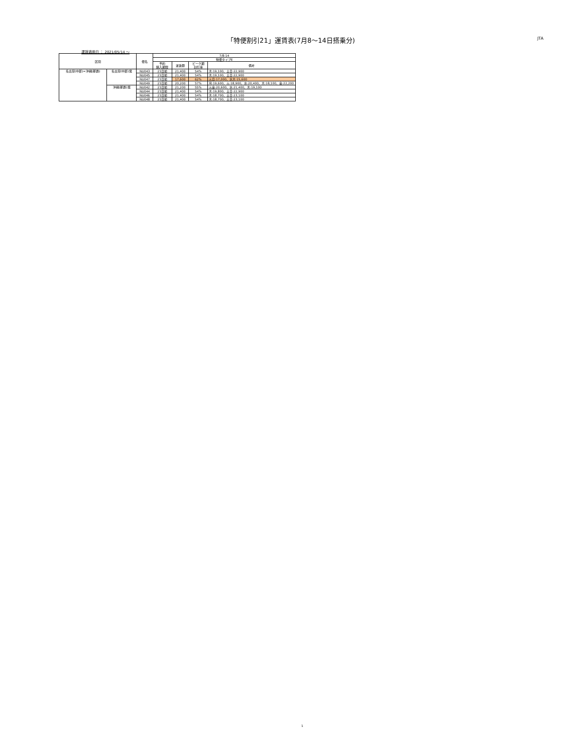「特便割引21」運賃表(7月8〜14日搭乗分) JTA
運賃適用日 ： 2021/05/14 〜
| 区間 | | 便名 | 7/8-14 | | | |
| --- | --- | --- | --- | --- | --- | --- |
| | | | 特便タイプE | | | |
| | | | 予約 購入期限 | 運賃額 | ピーク期 割引率 | 備考 |
| 名古屋(中部)=沖縄(那覇) | 名古屋(中部)発 | NU043 | 21日前 | 21,400 | 54% | 木:19,100、土日:22,900 |
| | | NU045 | 21日前 | 21,400 | 54% | 木:19,100、土日:22,900 |
| | | NU047 | 21日前 | 17,600 | 62% | 火日:17,000、水木:15,600 |
| | | NU049 | 21日前 | 20,200 | 57% | 月:19,600、火:18,900、水:20,400、木:18,100、金:22,200 |
| | 沖縄(那覇)発 | NU042 | 21日前 | 21,200 | 55% | 火金:20,600、水:21,400、木:19,100 |
| | | NU044 | 21日前 | 21,400 | 54% | 木:19,800、土日:22,900 |
| | | NU046 | 21日前 | 21,400 | 54% | 木:18,700、土日:23,100 |
| | | NU048 | 21日前 | 21,400 | 54% | 木:18,700、土日:23,100 |
1